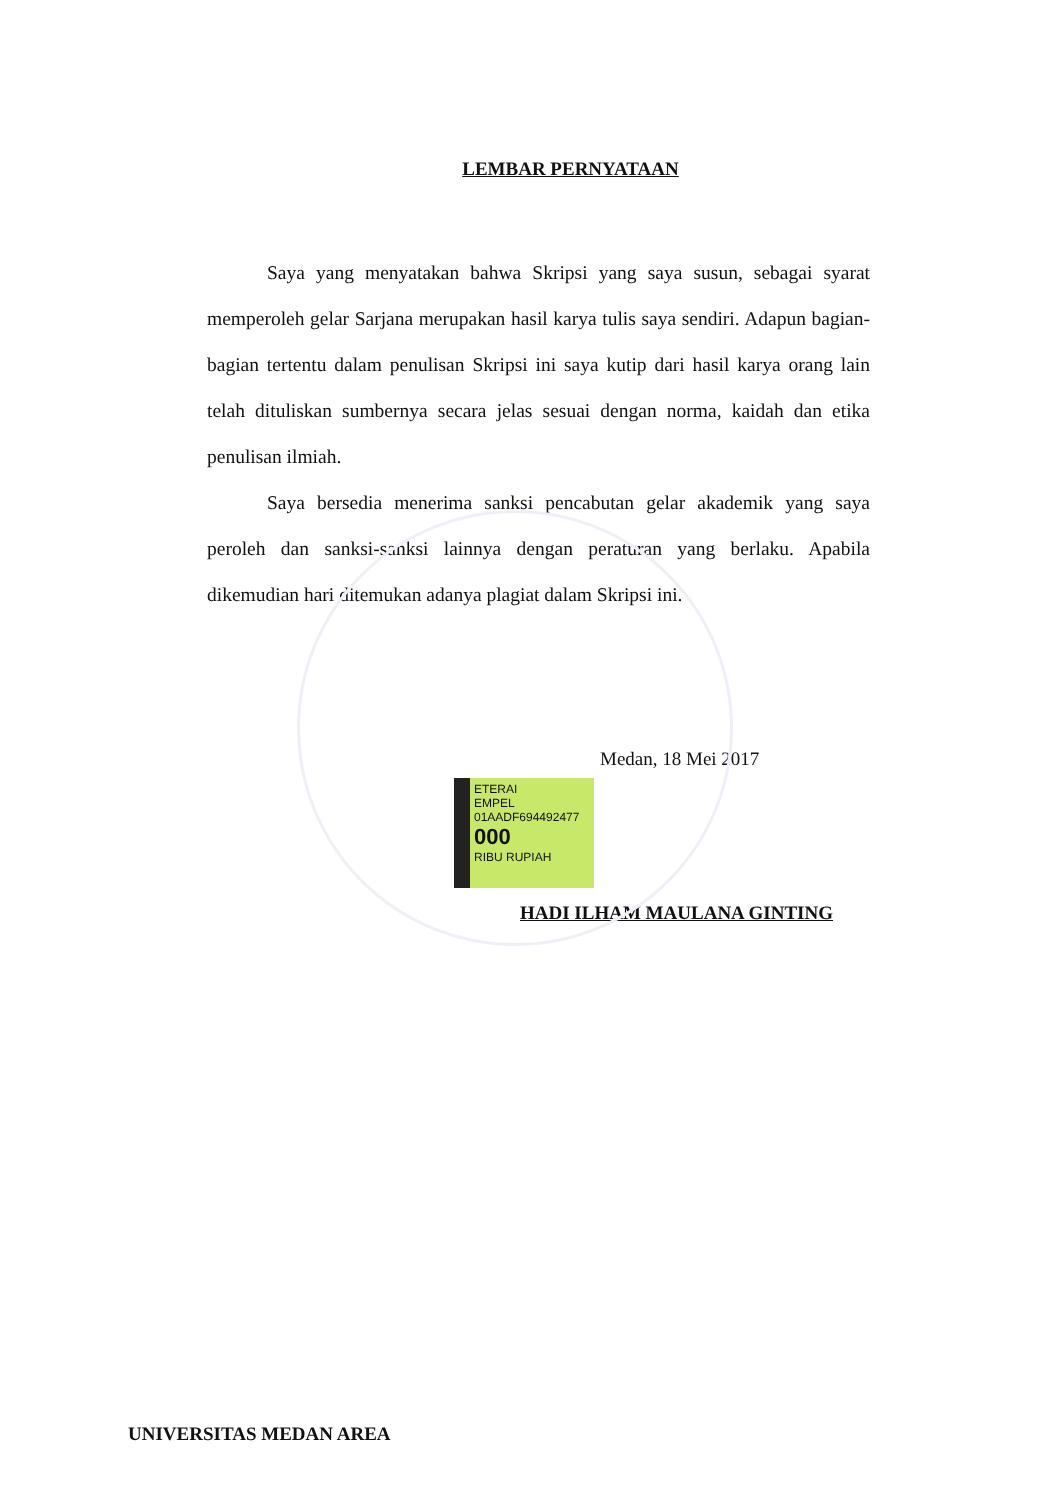LEMBAR PERNYATAAN
Saya yang menyatakan bahwa Skripsi yang saya susun, sebagai syarat memperoleh gelar Sarjana merupakan hasil karya tulis saya sendiri. Adapun bagian-bagian tertentu dalam penulisan Skripsi ini saya kutip dari hasil karya orang lain telah dituliskan sumbernya secara jelas sesuai dengan norma, kaidah dan etika penulisan ilmiah.
Saya bersedia menerima sanksi pencabutan gelar akademik yang saya peroleh dan sanksi-sanksi lainnya dengan peraturan yang berlaku. Apabila dikemudian hari ditemukan adanya plagiat dalam Skripsi ini.
Medan, 18 Mei 2017
ETERAI
EMPEL
01AADF694492477
000
RIBU RUPIAH
HADI ILHAM MAULANA GINTING
UNIVERSITAS MEDAN AREA